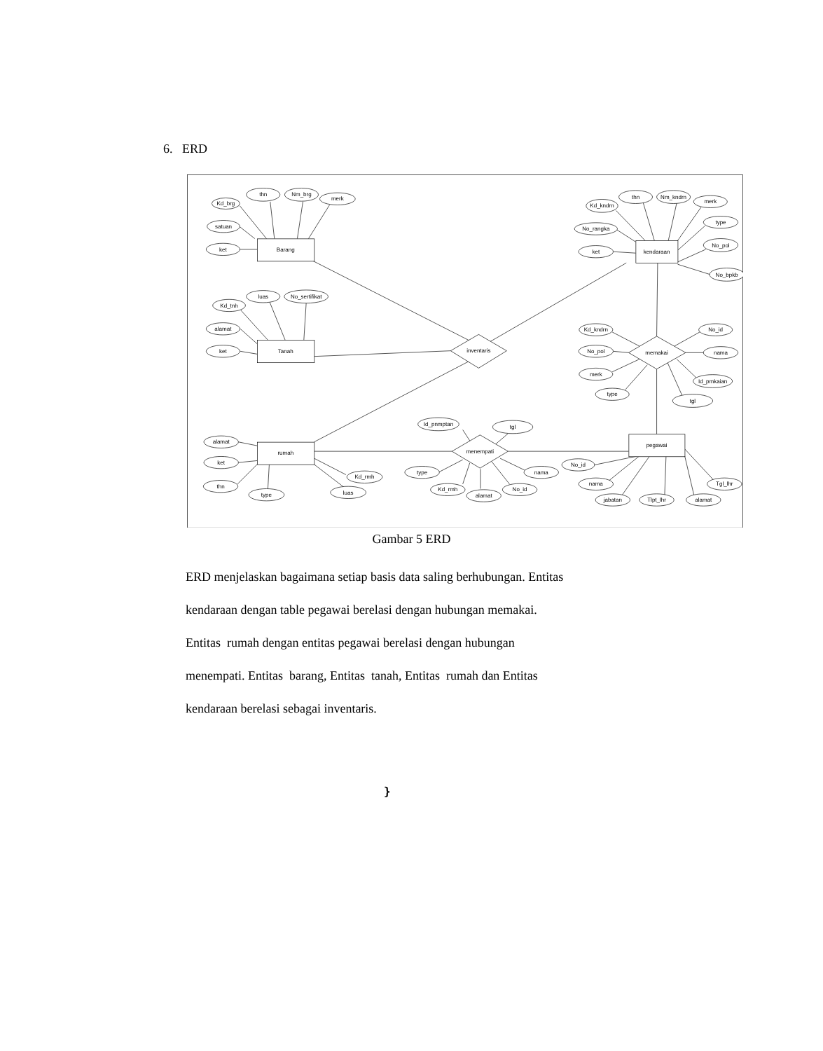6. ERD
Barang
Tanah
rumah
kendaraan
pegawai
inventaris
memakai
menempati
Kd_brg
thn
Nm_brg
merk
satuan
ket
Kd_tnh
luas
No_sertifikat
alamat
ket
alamat
ket
thn
type
Kd_rmh
luas
Kd_kndrn
thn
Nm_kndrn
merk
No_rangka
ket
type
No_pol
No_bpkb
Kd_kndrn
No_pol
merk
type
No_id
nama
Id_pmkaian
tgl
Id_pnmptan
tgl
type
Kd_rmh
alamat
No_id
nama
No_id
nama
jabatan
Tlpt_lhr
alamat
Tgl_lhr
Gambar 5 ERD
ERD menjelaskan bagaimana setiap basis data saling berhubungan. Entitas
kendaraan dengan table pegawai berelasi dengan hubungan memakai.
Entitas rumah dengan entitas pegawai berelasi dengan hubungan
menempati. Entitas barang, Entitas tanah, Entitas rumah dan Entitas
kendaraan berelasi sebagai inventaris.
}